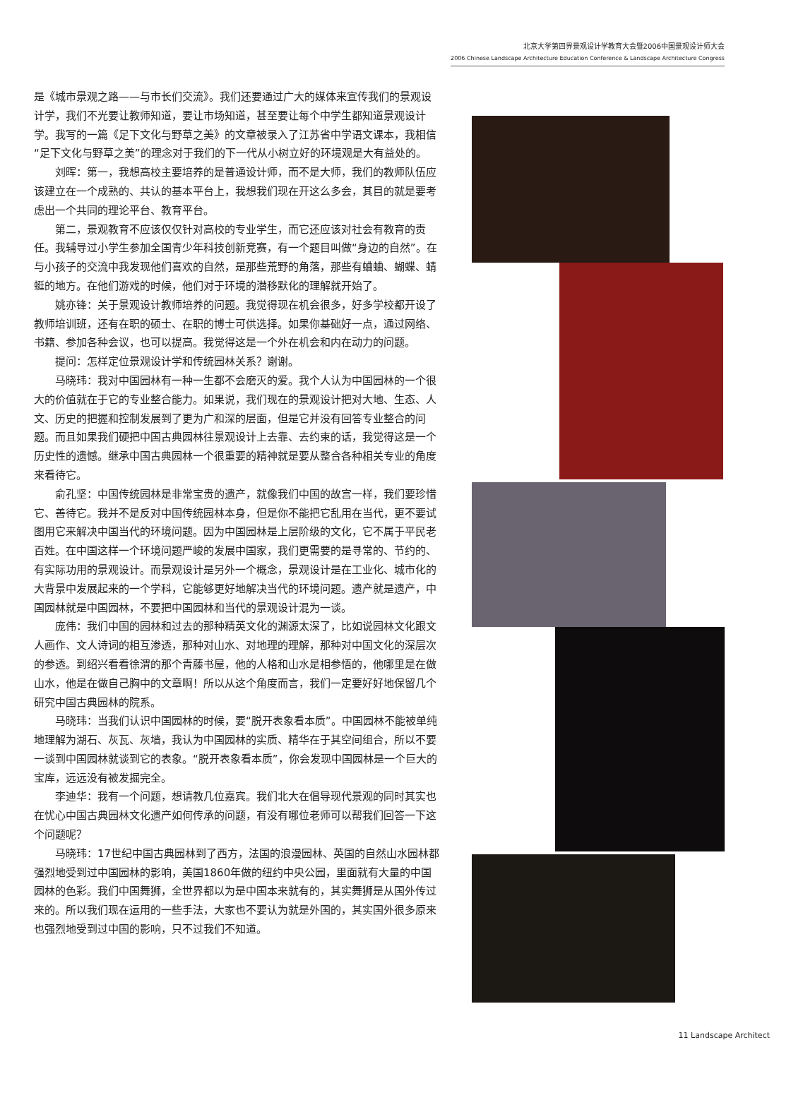北京大学第四界景观设计学教育大会暨2006中国景观设计师大会
2006 Chinese Landscape Architecture Education Conference & Landscape Architecture Congress
是《城市景观之路——与市长们交流》。我们还要通过广大的媒体来宣传我们的景观设计学，我们不光要让教师知道，要让市场知道，甚至要让每个中学生都知道景观设计学。我写的一篇《足下文化与野草之美》的文章被录入了江苏省中学语文课本，我相信“足下文化与野草之美”的理念对于我们的下一代从小树立好的环境观是大有益处的。
刘晖：第一，我想高校主要培养的是普通设计师，而不是大师，我们的教师队伍应该建立在一个成熟的、共认的基本平台上，我想我们现在开这么多会，其目的就是要考虑出一个共同的理论平台、教育平台。
第二，景观教育不应该仅仅针对高校的专业学生，而它还应该对社会有教育的责任。我辅导过小学生参加全国青少年科技创新竞赛，有一个题目叫做“身边的自然”。在与小孩子的交流中我发现他们喜欢的自然，是那些荒野的角落，那些有蛐蛐、蝴蝶、蜻蜓的地方。在他们游戏的时候，他们对于环境的潜移默化的理解就开始了。
姚亦锋：关于景观设计教师培养的问题。我觉得现在机会很多，好多学校都开设了教师培训班，还有在职的硕士、在职的博士可供选择。如果你基础好一点，通过网络、书籍、参加各种会议，也可以提高。我觉得这是一个外在机会和内在动力的问题。
提问：怎样定位景观设计学和传统园林关系？谢谢。
马晓玮：我对中国园林有一种一生都不会磨灭的爱。我个人认为中国园林的一个很大的价值就在于它的专业整合能力。如果说，我们现在的景观设计把对大地、生态、人文、历史的把握和控制发展到了更为广和深的层面，但是它并没有回答专业整合的问题。而且如果我们硬把中国古典园林往景观设计上去靠、去约束的话，我觉得这是一个历史性的遗憾。继承中国古典园林一个很重要的精神就是要从整合各种相关专业的角度来看待它。
俞孔坚：中国传统园林是非常宝贵的遗产，就像我们中国的故宫一样，我们要珍惜它、善待它。我并不是反对中国传统园林本身，但是你不能把它乱用在当代，更不要试图用它来解决中国当代的环境问题。因为中国园林是上层阶级的文化，它不属于平民老百姓。在中国这样一个环境问题严峻的发展中国家，我们更需要的是寻常的、节约的、有实际功用的景观设计。而景观设计是另外一个概念，景观设计是在工业化、城市化的大背景中发展起来的一个学科，它能够更好地解决当代的环境问题。遗产就是遗产，中国园林就是中国园林，不要把中国园林和当代的景观设计混为一谈。
庞伟：我们中国的园林和过去的那种精英文化的渊源太深了，比如说园林文化跟文人画作、文人诗词的相互渗透，那种对山水、对地理的理解，那种对中国文化的深层次的参透。到绍兴看看徐渭的那个青藤书屋，他的人格和山水是相参悟的，他哪里是在做山水，他是在做自己胸中的文章啊！所以从这个角度而言，我们一定要好好地保留几个研究中国古典园林的院系。
马晓玮：当我们认识中国园林的时候，要“脱开表象看本质”。中国园林不能被单纯地理解为湖石、灰瓦、灰墙，我认为中国园林的实质、精华在于其空间组合，所以不要一谈到中国园林就谈到它的表象。“脱开表象看本质”，你会发现中国园林是一个巨大的宝库，远远没有被发掘完全。
李迪华：我有一个问题，想请教几位嘉宾。我们北大在倡导现代景观的同时其实也在忧心中国古典园林文化遗产如何传承的问题，有没有哪位老师可以帮我们回答一下这个问题呢？
马晓玮：17世纪中国古典园林到了西方，法国的浪漫园林、英国的自然山水园林都强烈地受到过中国园林的影响，美国1860年做的纽约中央公园，里面就有大量的中国园林的色彩。我们中国舞狮，全世界都以为是中国本来就有的，其实舞狮是从国外传过来的。所以我们现在运用的一些手法，大家也不要认为就是外国的，其实国外很多原来也强烈地受到过中国的影响，只不过我们不知道。
11 Landscape Architect